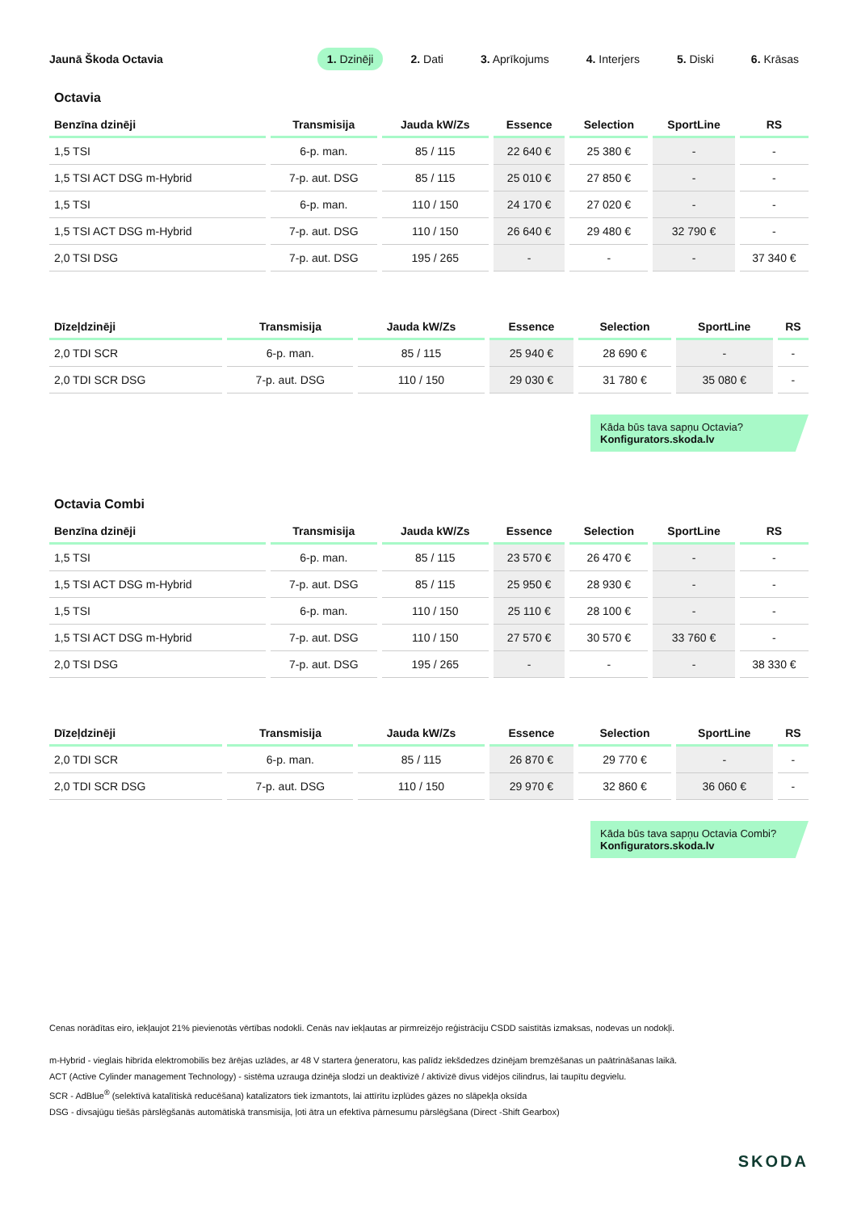Jaunā Škoda Octavia
1. Dzinēji 2. Dati 3. Aprīkojums 4. Interjers 5. Diski 6. Krāsas
Octavia
| Benzīna dzinēji | Transmisija | Jauda kW/Zs | Essence | Selection | SportLine | RS |
| --- | --- | --- | --- | --- | --- | --- |
| 1,5 TSI | 6-p. man. | 85 / 115 | 22 640 € | 25 380 € | - | - |
| 1,5 TSI ACT DSG m-Hybrid | 7-p. aut. DSG | 85 / 115 | 25 010 € | 27 850 € | - | - |
| 1,5 TSI | 6-p. man. | 110 / 150 | 24 170 € | 27 020 € | - | - |
| 1,5 TSI ACT DSG m-Hybrid | 7-p. aut. DSG | 110 / 150 | 26 640 € | 29 480 € | 32 790 € | - |
| 2,0 TSI DSG | 7-p. aut. DSG | 195 / 265 | - | - | - | 37 340 € |
| Dīzeļdzinēji | Transmisija | Jauda kW/Zs | Essence | Selection | SportLine | RS |
| --- | --- | --- | --- | --- | --- | --- |
| 2,0 TDI SCR | 6-p. man. | 85 / 115 | 25 940 € | 28 690 € | - | - |
| 2,0 TDI SCR DSG | 7-p. aut. DSG | 110 / 150 | 29 030 € | 31 780 € | 35 080 € | - |
Kāda būs tava sapņu Octavia?
Konfigurators.skoda.lv
Octavia Combi
| Benzīna dzinēji | Transmisija | Jauda kW/Zs | Essence | Selection | SportLine | RS |
| --- | --- | --- | --- | --- | --- | --- |
| 1,5 TSI | 6-p. man. | 85 / 115 | 23 570 € | 26 470 € | - | - |
| 1,5 TSI ACT DSG m-Hybrid | 7-p. aut. DSG | 85 / 115 | 25 950 € | 28 930 € | - | - |
| 1,5 TSI | 6-p. man. | 110 / 150 | 25 110 € | 28 100 € | - | - |
| 1,5 TSI ACT DSG m-Hybrid | 7-p. aut. DSG | 110 / 150 | 27 570 € | 30 570 € | 33 760 € | - |
| 2,0 TSI DSG | 7-p. aut. DSG | 195 / 265 | - | - | - | 38 330 € |
| Dīzeļdzinēji | Transmisija | Jauda kW/Zs | Essence | Selection | SportLine | RS |
| --- | --- | --- | --- | --- | --- | --- |
| 2,0 TDI SCR | 6-p. man. | 85 / 115 | 26 870 € | 29 770 € | - | - |
| 2,0 TDI SCR DSG | 7-p. aut. DSG | 110 / 150 | 29 970 € | 32 860 € | 36 060 € | - |
Kāda būs tava sapņu Octavia Combi?
Konfigurators.skoda.lv
Cenas norādītas eiro, iekļaujot 21% pievienotās vērtības nodokli. Cenās nav iekļautas ar pirmreizējo reģistrāciju CSDD saistītās izmaksas, nodevas un nodokļi.
m-Hybrid - vieglais hibrīda elektromobilis bez ārējas uzlādes, ar 48 V startera ģeneratoru, kas palīdz iekšdedzes dzinējam bremzēšanas un paātrināšanas laikā.
ACT (Active Cylinder management Technology) - sistēma uzrauga dzinēja slodzi un deaktivizē / aktivizē divus vidējos cilindrus, lai taupītu degvielu.
SCR - AdBlue<sup>®</sup> (selektīvā katalītiskā reducēšana) katalizators tiek izmantots, lai attīrītu izplūdes gāzes no slāpekļa oksīda
DSG - divsajūgu tiešās pārslēgšanās automātiskā transmisija, ļoti ātra un efektīva pārnesumu pārslēgšana (Direct -Shift Gearbox)
SKODA